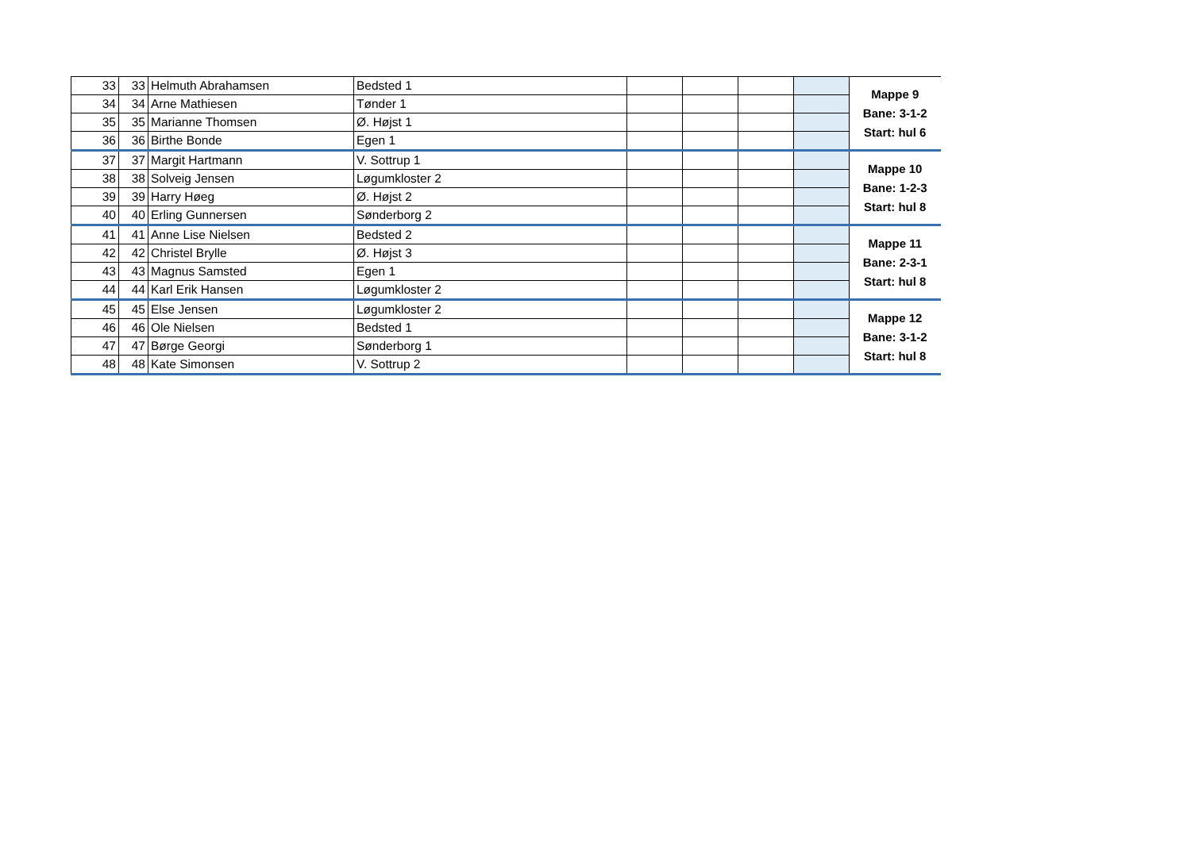| 33 | 33 | Helmuth Abrahamsen | Bedsted 1 | | | | | Mappe 9 Bane: 3-1-2 Start: hul 6 |
| 34 | 34 | Arne Mathiesen | Tønder 1 | | | | | |
| 35 | 35 | Marianne Thomsen | Ø. Højst 1 | | | | | |
| 36 | 36 | Birthe Bonde | Egen 1 | | | | | |
| 37 | 37 | Margit Hartmann | V. Sottrup 1 | | | | | Mappe 10 Bane: 1-2-3 Start: hul 8 |
| 38 | 38 | Solveig Jensen | Løgumkloster 2 | | | | | |
| 39 | 39 | Harry Høeg | Ø. Højst 2 | | | | | |
| 40 | 40 | Erling Gunnersen | Sønderborg 2 | | | | | |
| 41 | 41 | Anne Lise Nielsen | Bedsted 2 | | | | | Mappe 11 Bane: 2-3-1 Start: hul 8 |
| 42 | 42 | Christel Brylle | Ø. Højst 3 | | | | | |
| 43 | 43 | Magnus Samsted | Egen 1 | | | | | |
| 44 | 44 | Karl Erik Hansen | Løgumkloster 2 | | | | | |
| 45 | 45 | Else Jensen | Løgumkloster 2 | | | | | Mappe 12 Bane: 3-1-2 Start: hul 8 |
| 46 | 46 | Ole Nielsen | Bedsted 1 | | | | | |
| 47 | 47 | Børge Georgi | Sønderborg 1 | | | | | |
| 48 | 48 | Kate Simonsen | V. Sottrup 2 | | | | | |